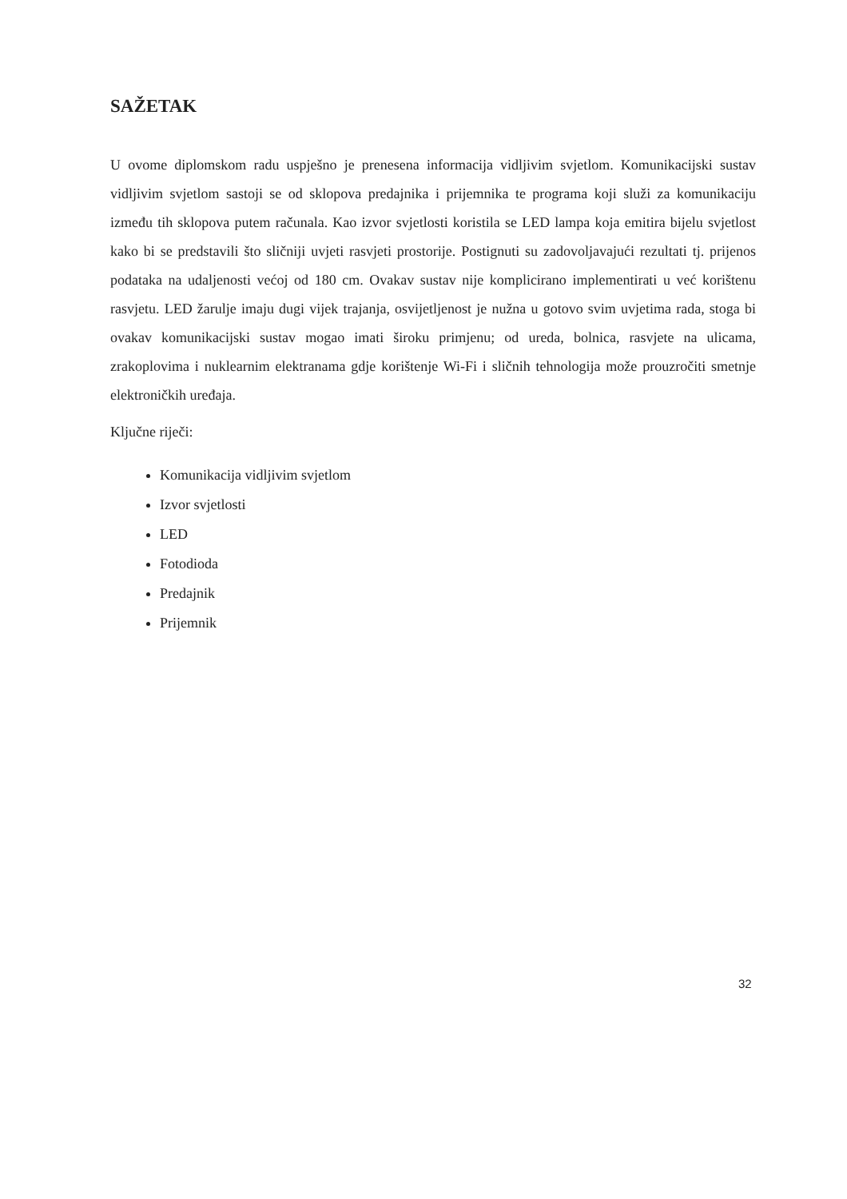SAŽETAK
U ovome diplomskom radu uspješno je prenesena informacija vidljivim svjetlom. Komunikacijski sustav vidljivim svjetlom sastoji se od sklopova predajnika i prijemnika te programa koji služi za komunikaciju između tih sklopova putem računala. Kao izvor svjetlosti koristila se LED lampa koja emitira bijelu svjetlost kako bi se predstavili što sličniji uvjeti rasvjeti prostorije. Postignuti su zadovoljavajući rezultati tj. prijenos podataka na udaljenosti većoj od 180 cm. Ovakav sustav nije komplicirano implementirati u već korištenu rasvjetu. LED žarulje imaju dugi vijek trajanja, osvijetljenost je nužna u gotovo svim uvjetima rada, stoga bi ovakav komunikacijski sustav mogao imati široku primjenu; od ureda, bolnica, rasvjete na ulicama, zrakoplovima i nuklearnim elektranama gdje korištenje Wi-Fi i sličnih tehnologija može prouzročiti smetnje elektroničkih uređaja.
Ključne riječi:
Komunikacija vidljivim svjetlom
Izvor svjetlosti
LED
Fotodioda
Predajnik
Prijemnik
32